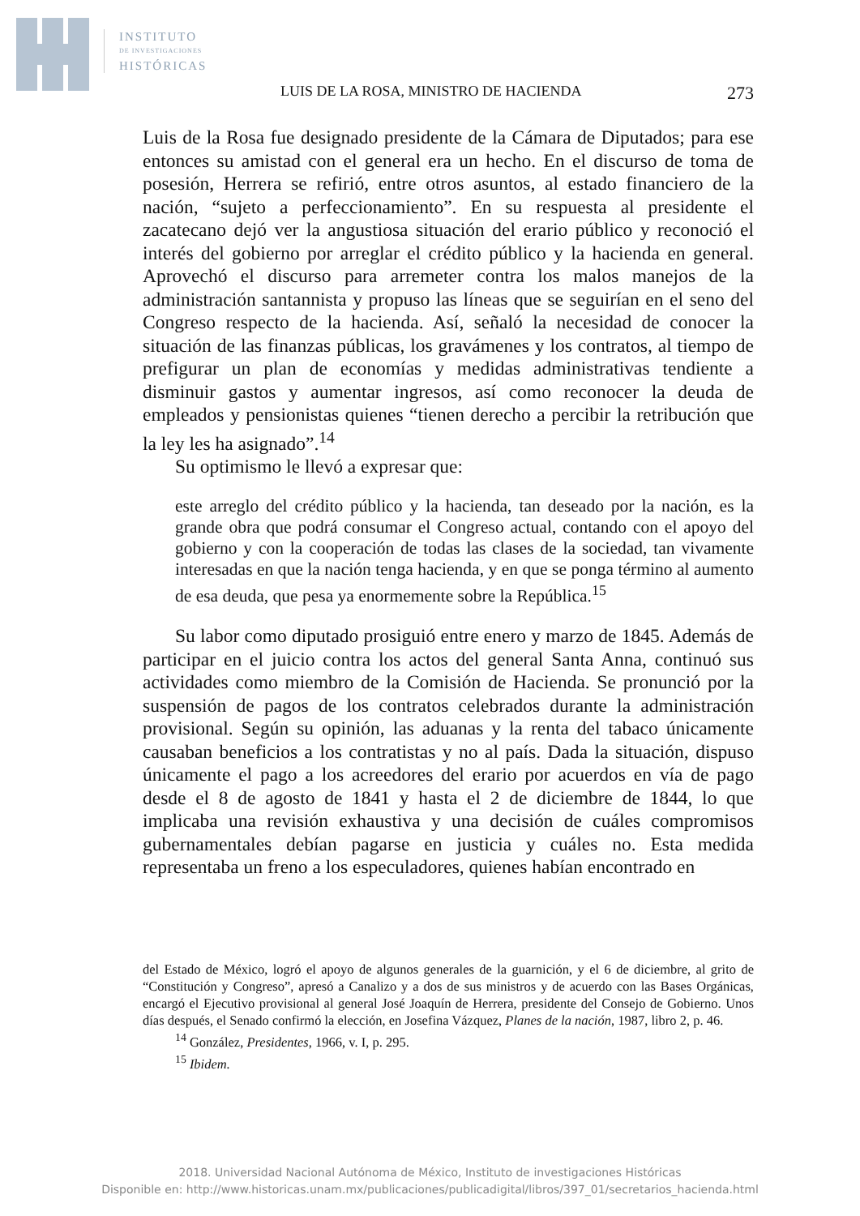INSTITUTO
DE INVESTIGACIONES
HISTÓRICAS
LUIS DE LA ROSA, MINISTRO DE HACIENDA 273
Luis de la Rosa fue designado presidente de la Cámara de Diputados; para ese entonces su amistad con el general era un hecho. En el discurso de toma de posesión, Herrera se refirió, entre otros asuntos, al estado financiero de la nación, “sujeto a perfeccionamiento”. En su respuesta al presidente el zacatecano dejó ver la angustiosa situación del erario público y reconoció el interés del gobierno por arreglar el crédito público y la hacienda en general. Aprovechó el discurso para arremeter contra los malos manejos de la administración santannista y propuso las líneas que se seguirían en el seno del Congreso respecto de la hacienda. Así, señaló la necesidad de conocer la situación de las finanzas públicas, los gravámenes y los contratos, al tiempo de prefigurar un plan de economías y medidas administrativas tendiente a disminuir gastos y aumentar ingresos, así como reconocer la deuda de empleados y pensionistas quienes “tienen derecho a percibir la retribución que la ley les ha asignado”.<sup>14</sup>
Su optimismo le llevó a expresar que:
este arreglo del crédito público y la hacienda, tan deseado por la nación, es la grande obra que podrá consumar el Congreso actual, contando con el apoyo del gobierno y con la cooperación de todas las clases de la sociedad, tan vivamente interesadas en que la nación tenga hacienda, y en que se ponga término al aumento de esa deuda, que pesa ya enormemente sobre la República.<sup>15</sup>
Su labor como diputado prosiguió entre enero y marzo de 1845. Además de participar en el juicio contra los actos del general Santa Anna, continuó sus actividades como miembro de la Comisión de Hacienda. Se pronunció por la suspensión de pagos de los contratos celebrados durante la administración provisional. Según su opinión, las aduanas y la renta del tabaco únicamente causaban beneficios a los contratistas y no al país. Dada la situación, dispuso únicamente el pago a los acreedores del erario por acuerdos en vía de pago desde el 8 de agosto de 1841 y hasta el 2 de diciembre de 1844, lo que implicaba una revisión exhaustiva y una decisión de cuáles compromisos gubernamentales debían pagarse en justicia y cuáles no. Esta medida representaba un freno a los especuladores, quienes habían encontrado en
del Estado de México, logró el apoyo de algunos generales de la guarnición, y el 6 de diciembre, al grito de “Constitución y Congreso”, apresó a Canalizo y a dos de sus ministros y de acuerdo con las Bases Orgánicas, encargó el Ejecutivo provisional al general José Joaquín de Herrera, presidente del Consejo de Gobierno. Unos días después, el Senado confirmó la elección, en Josefina Vázquez, Planes de la nación, 1987, libro 2, p. 46.
<sup>14</sup> González, Presidentes, 1966, v. I, p. 295.
<sup>15</sup> Ibidem.
2018. Universidad Nacional Autónoma de México, Instituto de investigaciones Históricas
Disponible en: http://www.historicas.unam.mx/publicaciones/publicadigital/libros/397_01/secretarios_hacienda.html